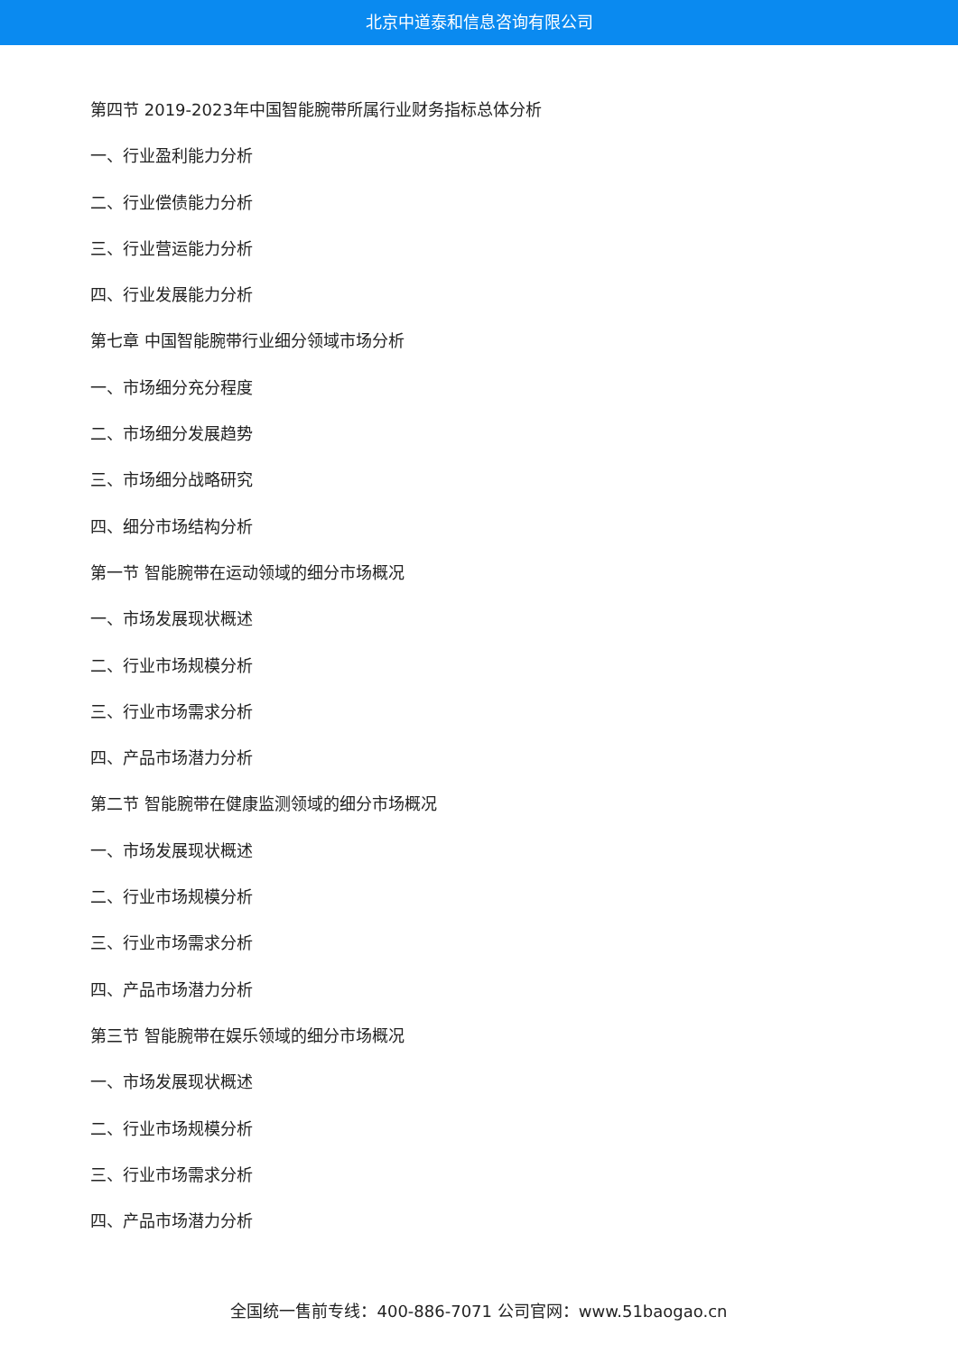北京中道泰和信息咨询有限公司
第四节 2019-2023年中国智能腕带所属行业财务指标总体分析
一、行业盈利能力分析
二、行业偿债能力分析
三、行业营运能力分析
四、行业发展能力分析
第七章 中国智能腕带行业细分领域市场分析
一、市场细分充分程度
二、市场细分发展趋势
三、市场细分战略研究
四、细分市场结构分析
第一节 智能腕带在运动领域的细分市场概况
一、市场发展现状概述
二、行业市场规模分析
三、行业市场需求分析
四、产品市场潜力分析
第二节 智能腕带在健康监测领域的细分市场概况
一、市场发展现状概述
二、行业市场规模分析
三、行业市场需求分析
四、产品市场潜力分析
第三节 智能腕带在娱乐领域的细分市场概况
一、市场发展现状概述
二、行业市场规模分析
三、行业市场需求分析
四、产品市场潜力分析
全国统一售前专线：400-886-7071 公司官网：www.51baogao.cn